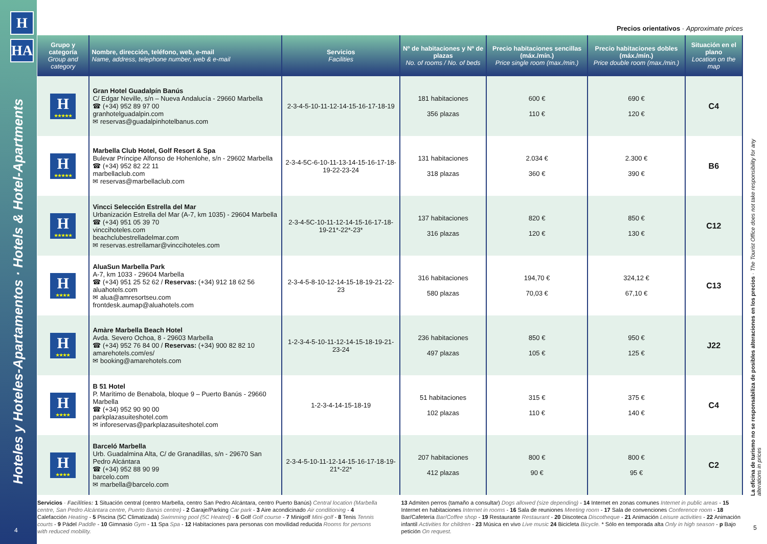H
HA
Hoteles y Hoteles-Apartamentos · Hotels & Hotel-Apartments
4
Precios orientativos · Approximate prices
| Grupo y categoría Group and category | Nombre, dirección, teléfono, web, e-mail Name, address, telephone number, web & e-mail | Servicios Facilities | Nº de habitaciones y Nº de plazas No. of rooms / No. of beds | Precio habitaciones sencillas (máx./mín.) Price single room (max./min.) | Precio habitaciones dobles (máx./mín.) Price double room (max./min.) | Situación en el plano Location on the map |
| --- | --- | --- | --- | --- | --- | --- |
| H ★★★★★ | Gran Hotel Guadalpín Banús C/ Edgar Neville, s/n – Nueva Andalucía - 29660 Marbella ☎ (+34) 952 89 97 00 granhotelguadalpin.com ✉ reservas@guadalpinhotelbanus.com | 2-3-4-5-10-11-12-14-15-16-17-18-19 | 181 habitaciones 356 plazas | 600 € 110 € | 690 € 120 € | C4 |
| H ★★★★★ | Marbella Club Hotel, Golf Resort & Spa Bulevar Príncipe Alfonso de Hohenlohe, s/n - 29602 Marbella ☎ (+34) 952 82 22 11 marbellaclub.com ✉ reservas@marbellaclub.com | 2-3-4-5C-6-10-11-13-14-15-16-17-18-19-22-23-24 | 131 habitaciones 318 plazas | 2.034 € 360 € | 2.300 € 390 € | B6 |
| H ★★★★★ | Vincci Selección Estrella del Mar Urbanización Estrella del Mar (A-7, km 1035) - 29604 Marbella ☎ (+34) 951 05 39 70 vinccihoteles.com beachclubestrelladelmar.com ✉ reservas.estrellamar@vinccihoteles.com | 2-3-4-5C-10-11-12-14-15-16-17-18-19-21*-22*-23* | 137 habitaciones 316 plazas | 820 € 120 € | 850 € 130 € | C12 |
| H ★★★★ | AluaSun Marbella Park A-7, km 1033 - 29604 Marbella ☎ (+34) 951 25 52 62 / Reservas: (+34) 912 18 62 56 aluahotels.com ✉ alua@amresortseu.com frontdesk.aumap@aluahotels.com | 2-3-4-5-8-10-12-14-15-18-19-21-22-23 | 316 habitaciones 580 plazas | 194,70 € 70,03 € | 324,12 € 67,10 € | C13 |
| H ★★★★ | Amàre Marbella Beach Hotel Avda. Severo Ochoa, 8 - 29603 Marbella ☎ (+34) 952 76 84 00 / Reservas: (+34) 900 82 82 10 amarehotels.com/es/ ✉ booking@amarehotels.com | 1-2-3-4-5-10-11-12-14-15-18-19-21-23-24 | 236 habitaciones 497 plazas | 850 € 105 € | 950 € 125 € | J22 |
| H ★★★★ | B 51 Hotel P. Marítimo de Benabola, bloque 9 – Puerto Banús - 29660 Marbella ☎ (+34) 952 90 90 00 parkplazasuiteshotel.com ✉ inforeservas@parkplazasuiteshotel.com | 1-2-3-4-14-15-18-19 | 51 habitaciones 102 plazas | 315 € 110 € | 375 € 140 € | C4 |
| H ★★★★ | Barceló Marbella Urb. Guadalmina Alta, C/ de Granadillas, s/n - 29670 San Pedro Alcántara ☎ (+34) 952 88 90 99 barcelo.com ✉ marbella@barcelo.com | 2-3-4-5-10-11-12-14-15-16-17-18-19-21*-22* | 207 habitaciones 412 plazas | 800 € 90 € | 800 € 95 € | C2 |
Servicios · Facilities: 1 Situación central (centro Marbella, centro San Pedro Alcántara, centro Puerto Banús) Central location (Marbella centre, San Pedro Alcántara centre, Puerto Banús centre) - 2 Garaje/Parking Car park - 3 Aire acondicinado Air conditioning - 4 Calefacción Heating - 5 Piscina (5C Climatizada) Swimming pool (5C Heated) - 6 Golf Golf course - 7 Minigolf Mini-golf - 8 Tenis Tennis courts - 9 Pádel Paddle - 10 Gimnasio Gym - 11 Spa Spa - 12 Habitaciones para personas con movilidad reducida Rooms for persons with reduced mobility.
13 Admiten perros (tamaño a consultar) Dogs allowed (size depending) - 14 Internet en zonas comunes Internet in public areas - 15 Internet en habitaciones Internet in rooms - 16 Sala de reuniones Meeting room - 17 Sala de convenciones Conference room - 18 Bar/Cafetería Bar/Coffee shop - 19 Restaurante Restaurant - 20 Discoteca Discotheque - 21 Animación Leisure activities - 22 Animación infantil Activities for children - 23 Música en vivo Live music 24 Bicicleta Bicycle. * Sólo en temporada alta Only in high season - p Bajo petición On request.
La oficina de turismo no se responsabiliza de posibles alteraciones en los precios · The Tourist Office does not take responsibility for any alterations in prices
5